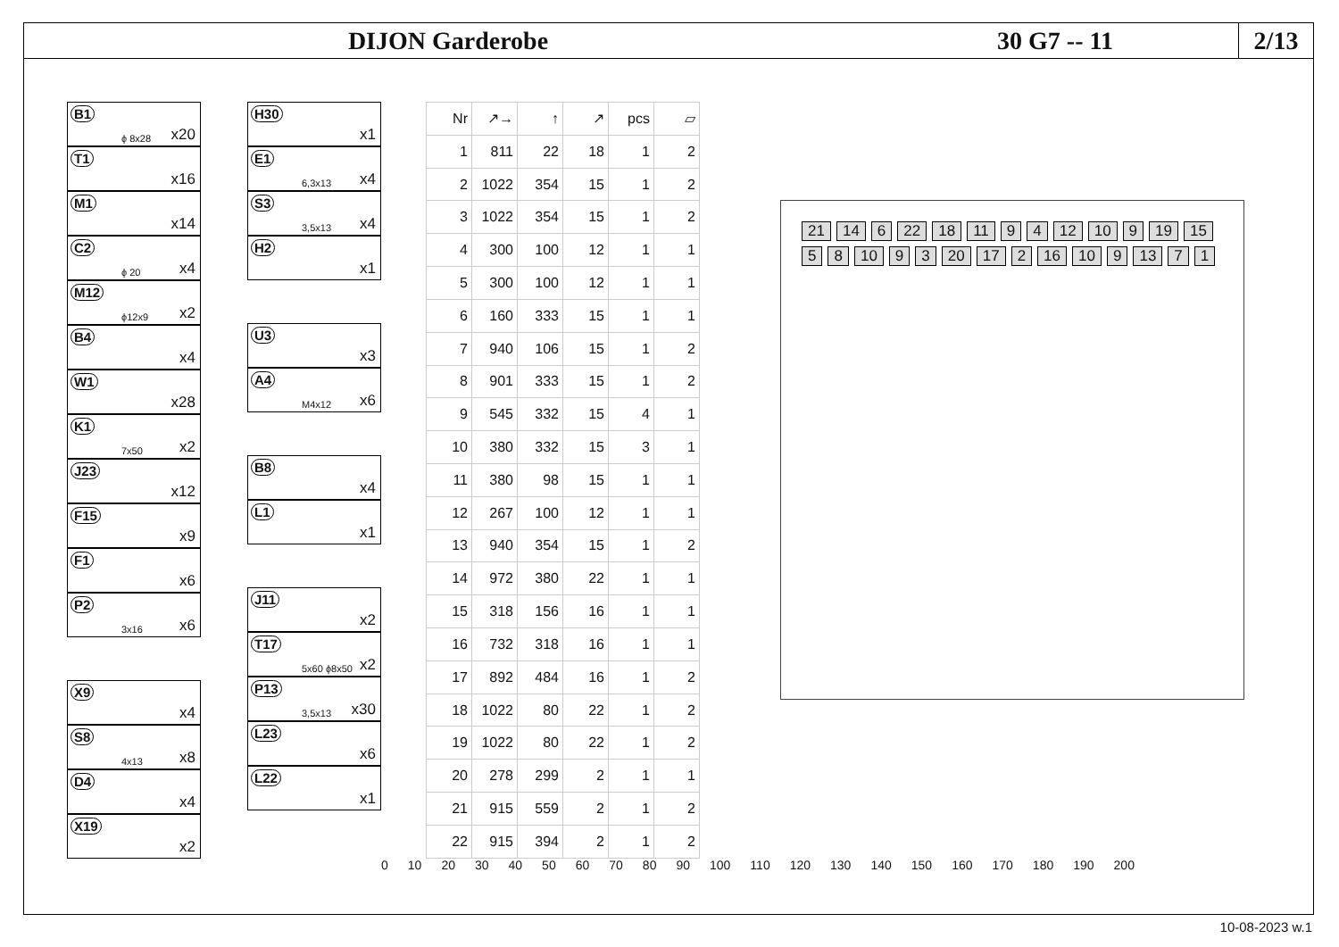DIJON Garderobe 30 G7 -- 11
2/13
B1
ϕ 8x28 x20
T1
x16
M1
x14
C2
ϕ 20 x4
M12
ϕ12x9 x2
B4
x4
W1
x28
K1
7x50 x2
J23
x12
F15
x9
F1
x6
P2
3x16 x6
X9
x4
S8
4x13 x8
D4
x4
X19
x2
H30
x1
E1
6,3x13 x4
S3
3,5x13 x4
H2
x1
U3
x3
A4
M4x12 x6
B8
x4
L1
x1
J11
x2
T17
5x60 ϕ8x50 x2
P13
3,5x13 x30
L23
x6
L22
x1
| Nr | ↗→ | ↑ | ↗ | pcs | ▱ |
| --- | --- | --- | --- | --- | --- |
| 1 | 811 | 22 | 18 | 1 | 2 |
| 2 | 1022 | 354 | 15 | 1 | 2 |
| 3 | 1022 | 354 | 15 | 1 | 2 |
| 4 | 300 | 100 | 12 | 1 | 1 |
| 5 | 300 | 100 | 12 | 1 | 1 |
| 6 | 160 | 333 | 15 | 1 | 1 |
| 7 | 940 | 106 | 15 | 1 | 2 |
| 8 | 901 | 333 | 15 | 1 | 2 |
| 9 | 545 | 332 | 15 | 4 | 1 |
| 10 | 380 | 332 | 15 | 3 | 1 |
| 11 | 380 | 98 | 15 | 1 | 1 |
| 12 | 267 | 100 | 12 | 1 | 1 |
| 13 | 940 | 354 | 15 | 1 | 2 |
| 14 | 972 | 380 | 22 | 1 | 1 |
| 15 | 318 | 156 | 16 | 1 | 1 |
| 16 | 732 | 318 | 16 | 1 | 1 |
| 17 | 892 | 484 | 16 | 1 | 2 |
| 18 | 1022 | 80 | 22 | 1 | 2 |
| 19 | 1022 | 80 | 22 | 1 | 2 |
| 20 | 278 | 299 | 2 | 1 | 1 |
| 21 | 915 | 559 | 2 | 1 | 2 |
| 22 | 915 | 394 | 2 | 1 | 2 |
21 14 6 22 18 11 9 4 12 10 9 19 15 5 8 10 9 3 20 17 2 16 10 9 13 7 1
0 10 20 30 40 50 60 70 80 90 100 110 120 130 140 150 160 170 180 190 200
10-08-2023 w.1